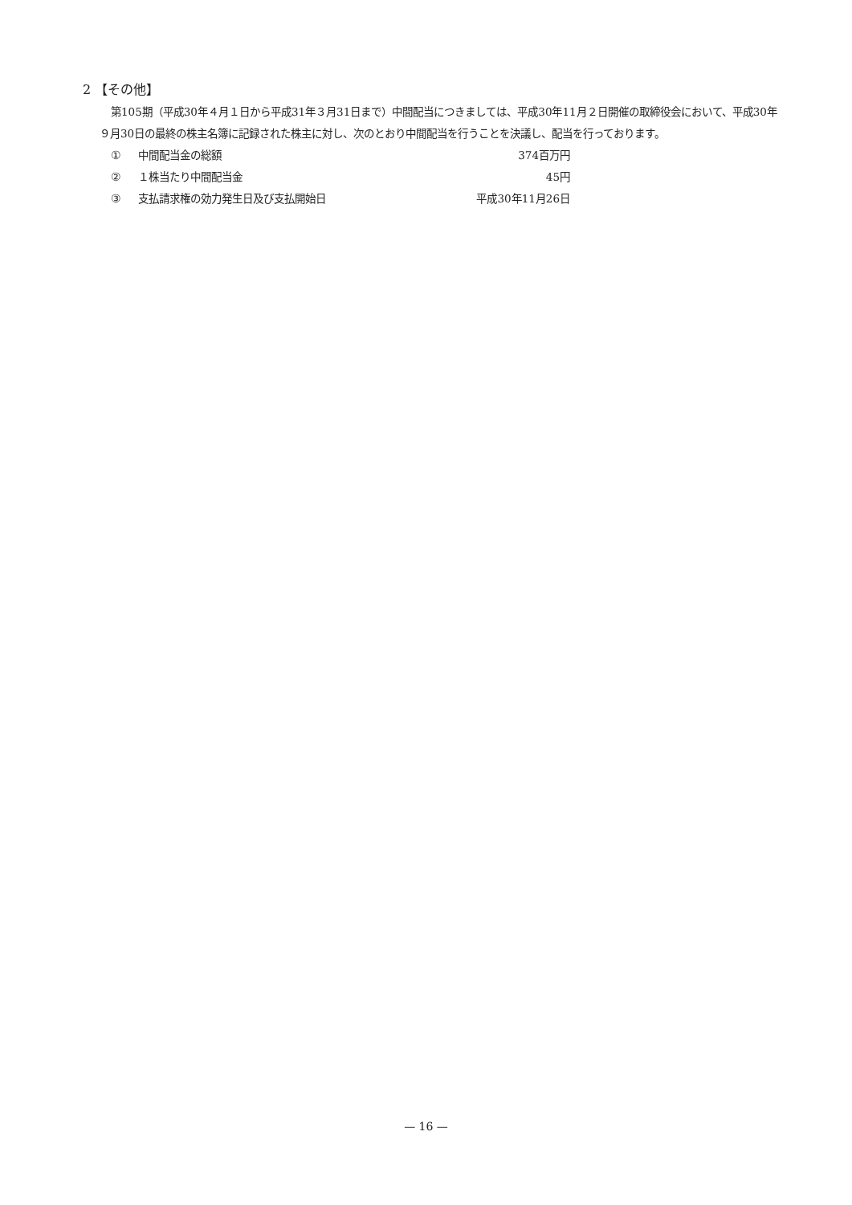2 【その他】
第105期（平成30年４月１日から平成31年３月31日まで）中間配当につきましては、平成30年11月２日開催の取締役会において、平成30年９月30日の最終の株主名簿に記録された株主に対し、次のとおり中間配当を行うことを決議し、配当を行っております。
| ① | 中間配当金の総額 | 374百万円 |
| ② | １株当たり中間配当金 | 45円 |
| ③ | 支払請求権の効力発生日及び支払開始日 | 平成30年11月26日 |
— 16 —